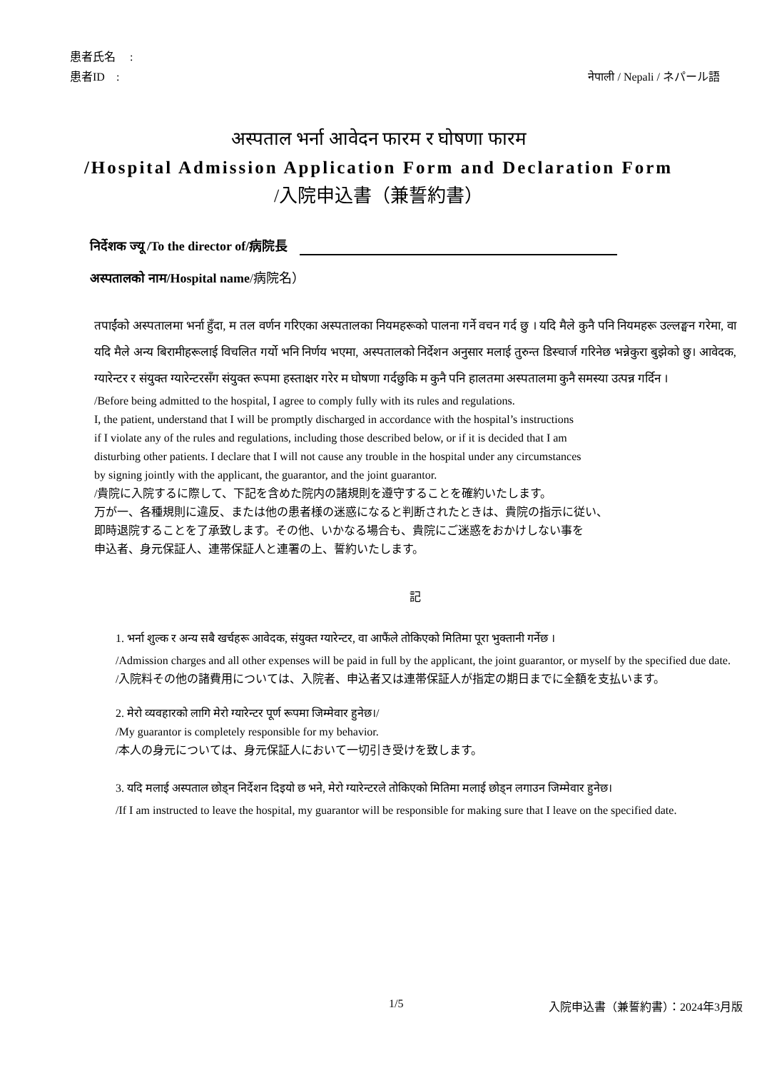患者氏名　 :
患者ID　:
नेपाली / Nepali / ネパール語
अस्पताल भर्ना आवेदन फारम र घोषणा फारम
/Hospital Admission Application Form and Declaration Form
/入院申込書（兼誓約書）
निर्देशक ज्यू /To the director of/病院長
अस्पतालको नाम/Hospital name/病院名）
तपाईंको अस्पतालमा भर्ना हुँदा, म तल वर्णन गरिएका अस्पतालका नियमहरूको पालना गर्ने वचन गर्द छु । यदि मैले कुनै पनि नियमहरू उल्लङ्घन गरेमा, वा यदि मैले अन्य बिरामीहरूलाई विचलित गर्यो भनि निर्णय भएमा, अस्पतालको निर्देशन अनुसार मलाई तुरुन्त डिस्चार्ज गरिनेछ भन्नेकुरा बुझेको छु। आवेदक, ग्यारेन्टर र संयुक्त ग्यारेन्टरसँग संयुक्त रूपमा हस्ताक्षर गरेर म घोषणा गर्दछुकि म कुनै पनि हालतमा अस्पतालमा कुनै समस्या उत्पन्न गर्दिन ।
/Before being admitted to the hospital, I agree to comply fully with its rules and regulations.
I, the patient, understand that I will be promptly discharged in accordance with the hospital’s instructions
if I violate any of the rules and regulations, including those described below, or if it is decided that I am
disturbing other patients. I declare that I will not cause any trouble in the hospital under any circumstances
by signing jointly with the applicant, the guarantor, and the joint guarantor.
/貴院に入院するに際して、下記を含めた院内の諸規則を遵守することを確約いたします。
万が一、各種規則に違反、または他の患者様の迷惑になると判断されたときは、貴院の指示に従い、
即時退院することを了承致します。その他、いかなる場合も、貴院にご迷惑をおかけしない事を
申込者、身元保証人、連帯保証人と連署の上、誓約いたします。
記
1. भर्ना शुल्क र अन्य सबै खर्चहरू आवेदक, संयुक्त ग्यारेन्टर, वा आफैंले तोकिएको मितिमा पूरा भुक्तानी गर्नेछ ।
/Admission charges and all other expenses will be paid in full by the applicant, the joint guarantor, or myself by the specified due date.
/入院料その他の諸費用については、入院者、申込者又は連帯保証人が指定の期日までに全額を支払います。
2. मेरो व्यवहारको लागि मेरो ग्यारेन्टर पूर्ण रूपमा जिम्मेवार हुनेछ।/
/My guarantor is completely responsible for my behavior.
/本人の身元については、身元保証人において一切引き受けを致します。
3. यदि मलाई अस्पताल छोड्न निर्देशन दिइयो छ भने, मेरो ग्यारेन्टरले तोकिएको मितिमा मलाई छोड्न लगाउन जिम्मेवार हुनेछ।
/If I am instructed to leave the hospital, my guarantor will be responsible for making sure that I leave on the specified date.
1/5 入院申込書（兼誓約書）：2024年3月版